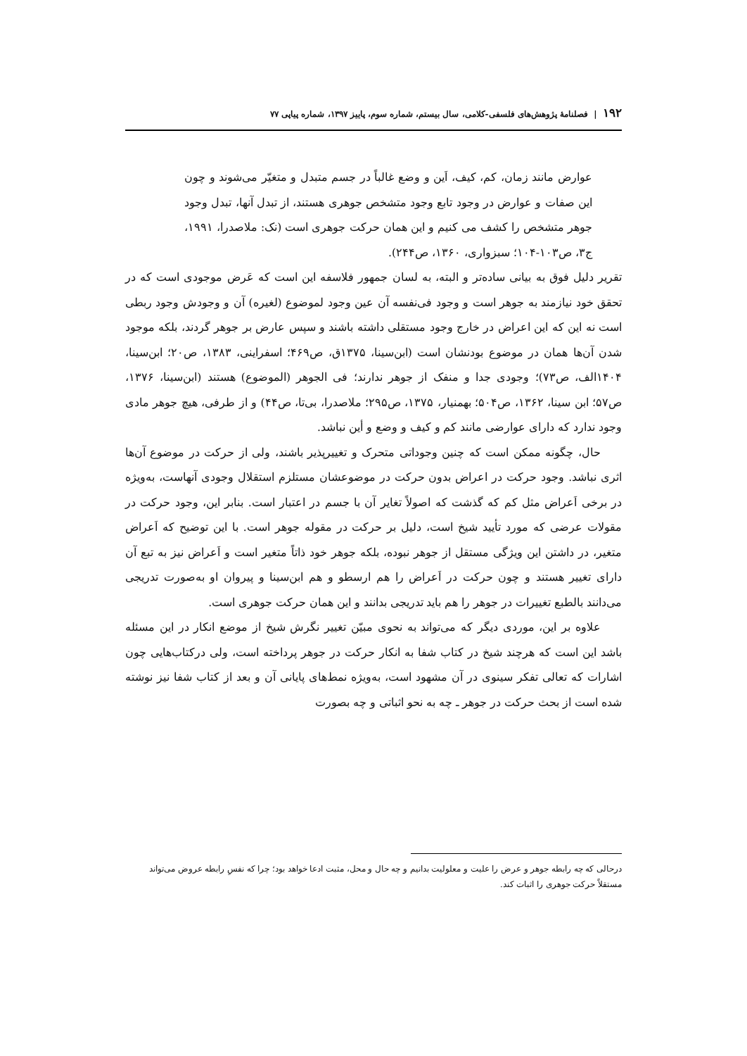۱۹۲ | فصلنامهٔ پژوهش‌های فلسفی-کلامی، سال بیستم، شماره سوم، پاییز ۱۳۹۷، شماره پیاپی ۷۷
عوارض مانند زمان، کم، کیف، اَین و وضع غالباً در جسم متبدل و متغیّر می‌شوند و چون این صفات و عوارض در وجود تابع وجود متشخص جوهری هستند، از تبدل آنها، تبدل وجود جوهر متشخص را کشف می کنیم و این همان حرکت جوهری است (نک: ملاصدرا، ۱۹۹۱، ج۳، ص۱۰۳-۱۰۴؛ سبزواری، ۱۳۶۰، ص۲۴۴).
تقریر دلیل فوق به بیانی ساده‌تر و البته، به لسان جمهور فلاسفه این است که عَرض موجودی است که در تحقق خود نیازمند به جوهر است و وجود فی‌نفسه آن عین وجود لموضوع (لغیره) آن و وجودش وجود ربطی است نه این که این اعراض در خارج وجود مستقلی داشته باشند و سپس عارض بر جوهر گردند، بلکه موجود شدن آن‌ها همان در موضوع بودنشان است (ابن‌سینا، ۱۳۷۵ق، ص۴۶۹؛ اسفراینی، ۱۳۸۳، ص۲۰؛ ابن‌سینا، ۱۴۰۴الف، ص۷۳)؛ وجودی جدا و منفک از جوهر ندارند؛ فی الجوهر (الموضوع) هستند (ابن‌سینا، ۱۳۷۶، ص۵۷؛ ابن سینا، ۱۳۶۲، ص۵۰۴؛ بهمنیار، ۱۳۷۵، ص۲۹۵؛ ملاصدرا، بی‌تا، ص۴۴) و از طرفی، هیچ جوهر مادی وجود ندارد که دارای عوارضی مانند کم و کیف و وضع و أین نباشد.
حال، چگونه ممکن است که چنین وجوداتی متحرک و تغییرپذیر باشند، ولی از حرکت در موضوع آن‌ها اثری نباشد. وجود حرکت در اعراض بدون حرکت در موضوعشان مستلزم استقلال وجودی آنهاست، به‌ویژه در برخی اَعراض مثل کم که گذشت که اصولاً تغایر آن با جسم در اعتبار است. بنابر این، وجود حرکت در مقولات عرضی که مورد تأیید شیخ است، دلیل بر حرکت در مقوله جوهر است. با این توضیح که اَعراض متغیر، در داشتن این ویژگی مستقل از جوهر نبوده، بلکه جوهر خود ذاتاً متغیر است و اَعراض نیز به تبع آن دارای تغییر هستند و چون حرکت در اَعراض را هم ارسطو و هم ابن‌سینا و پیروان او به‌صورت تدریجی می‌دانند بالطبع تغییرات در جوهر را هم باید تدریجی بدانند و این همان حرکت جوهری است.
علاوه بر این، موردی دیگر که می‌تواند به نحوی مبیّن تغییر نگرش شیخ از موضع انکار در این مسئله باشد این است که هرچند شیخ در کتاب شفا به انکار حرکت در جوهر پرداخته است، ولی درکتاب‌هایی چون اشارات که تعالی تفکر سینوی در آن مشهود است، به‌ویژه نمط‌های پایانی آن و بعد از کتاب شفا نیز نوشته شده است از بحث حرکت در جوهر ـ چه به نحو اثباتی و چه بصورت
درحالی که چه رابطه جوهر و عرض را علیت و معلولیت بدانیم و چه حال و محل، مثبت ادعا خواهد بود؛ چرا که نفسِ رابطه عروض می‌تواند مستقلاً حرکت جوهری را اثبات کند.